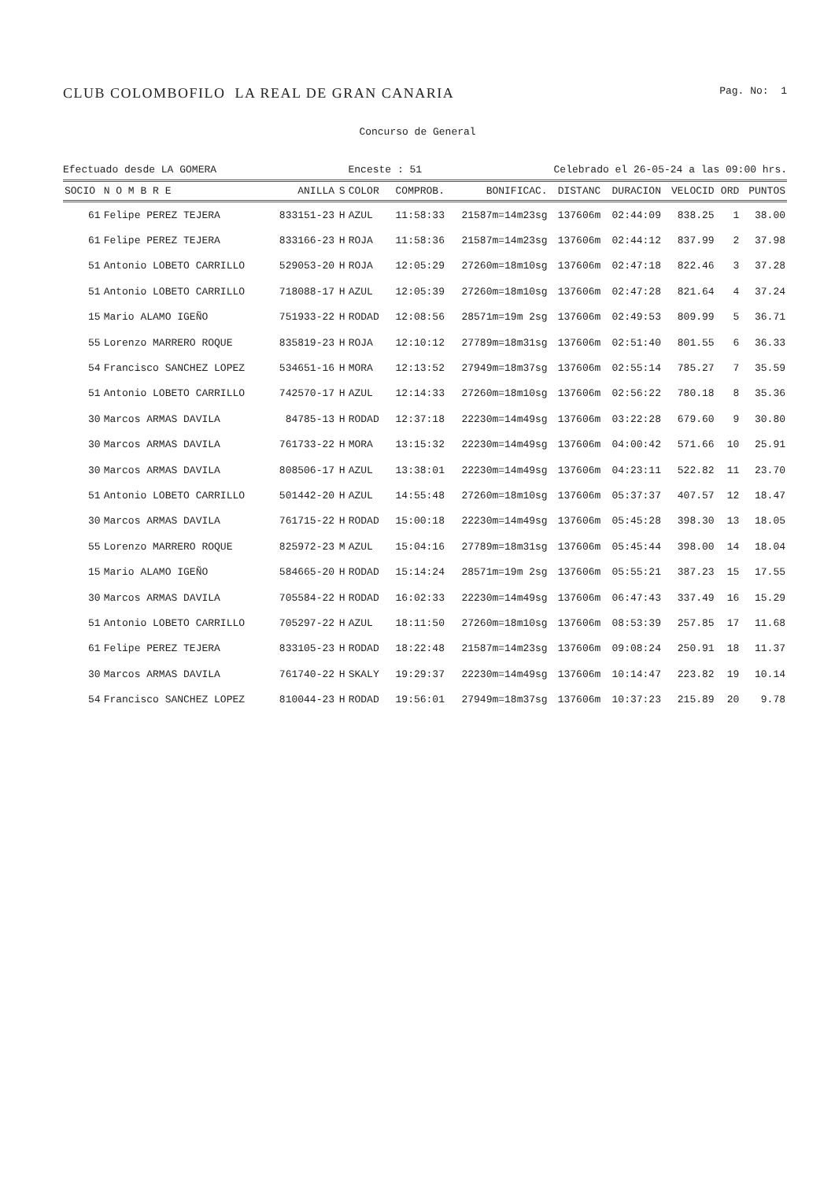CLUB COLOMBOFILO LA REAL DE GRAN CANARIA
Pag. No: 1
Concurso de General
Efectuado desde LA GOMERA Enceste : 51 Celebrado el 26-05-24 a las 09:00 hrs.
| SOCIO | N O M B R E | ANILLA | S | COLOR | COMPROB. | BONIFICAC. | DISTANC | DURACION | VELOCID | ORD | PUNTOS |
| --- | --- | --- | --- | --- | --- | --- | --- | --- | --- | --- | --- |
| 61 | Felipe PEREZ TEJERA | 833151-23 | H | AZUL | 11:58:33 | 21587m=14m23sg | 137606m | 02:44:09 | 838.25 | 1 | 38.00 |
| 61 | Felipe PEREZ TEJERA | 833166-23 | H | ROJA | 11:58:36 | 21587m=14m23sg | 137606m | 02:44:12 | 837.99 | 2 | 37.98 |
| 51 | Antonio LOBETO CARRILLO | 529053-20 | H | ROJA | 12:05:29 | 27260m=18m10sg | 137606m | 02:47:18 | 822.46 | 3 | 37.28 |
| 51 | Antonio LOBETO CARRILLO | 718088-17 | H | AZUL | 12:05:39 | 27260m=18m10sg | 137606m | 02:47:28 | 821.64 | 4 | 37.24 |
| 15 | Mario ALAMO IGEÑO | 751933-22 | H | RODAD | 12:08:56 | 28571m=19m 2sg | 137606m | 02:49:53 | 809.99 | 5 | 36.71 |
| 55 | Lorenzo MARRERO ROQUE | 835819-23 | H | ROJA | 12:10:12 | 27789m=18m31sg | 137606m | 02:51:40 | 801.55 | 6 | 36.33 |
| 54 | Francisco SANCHEZ LOPEZ | 534651-16 | H | MORA | 12:13:52 | 27949m=18m37sg | 137606m | 02:55:14 | 785.27 | 7 | 35.59 |
| 51 | Antonio LOBETO CARRILLO | 742570-17 | H | AZUL | 12:14:33 | 27260m=18m10sg | 137606m | 02:56:22 | 780.18 | 8 | 35.36 |
| 30 | Marcos ARMAS DAVILA | 84785-13 | H | RODAD | 12:37:18 | 22230m=14m49sg | 137606m | 03:22:28 | 679.60 | 9 | 30.80 |
| 30 | Marcos ARMAS DAVILA | 761733-22 | H | MORA | 13:15:32 | 22230m=14m49sg | 137606m | 04:00:42 | 571.66 | 10 | 25.91 |
| 30 | Marcos ARMAS DAVILA | 808506-17 | H | AZUL | 13:38:01 | 22230m=14m49sg | 137606m | 04:23:11 | 522.82 | 11 | 23.70 |
| 51 | Antonio LOBETO CARRILLO | 501442-20 | H | AZUL | 14:55:48 | 27260m=18m10sg | 137606m | 05:37:37 | 407.57 | 12 | 18.47 |
| 30 | Marcos ARMAS DAVILA | 761715-22 | H | RODAD | 15:00:18 | 22230m=14m49sg | 137606m | 05:45:28 | 398.30 | 13 | 18.05 |
| 55 | Lorenzo MARRERO ROQUE | 825972-23 | M | AZUL | 15:04:16 | 27789m=18m31sg | 137606m | 05:45:44 | 398.00 | 14 | 18.04 |
| 15 | Mario ALAMO IGEÑO | 584665-20 | H | RODAD | 15:14:24 | 28571m=19m 2sg | 137606m | 05:55:21 | 387.23 | 15 | 17.55 |
| 30 | Marcos ARMAS DAVILA | 705584-22 | H | RODAD | 16:02:33 | 22230m=14m49sg | 137606m | 06:47:43 | 337.49 | 16 | 15.29 |
| 51 | Antonio LOBETO CARRILLO | 705297-22 | H | AZUL | 18:11:50 | 27260m=18m10sg | 137606m | 08:53:39 | 257.85 | 17 | 11.68 |
| 61 | Felipe PEREZ TEJERA | 833105-23 | H | RODAD | 18:22:48 | 21587m=14m23sg | 137606m | 09:08:24 | 250.91 | 18 | 11.37 |
| 30 | Marcos ARMAS DAVILA | 761740-22 | H | SKALY | 19:29:37 | 22230m=14m49sg | 137606m | 10:14:47 | 223.82 | 19 | 10.14 |
| 54 | Francisco SANCHEZ LOPEZ | 810044-23 | H | RODAD | 19:56:01 | 27949m=18m37sg | 137606m | 10:37:23 | 215.89 | 20 | 9.78 |